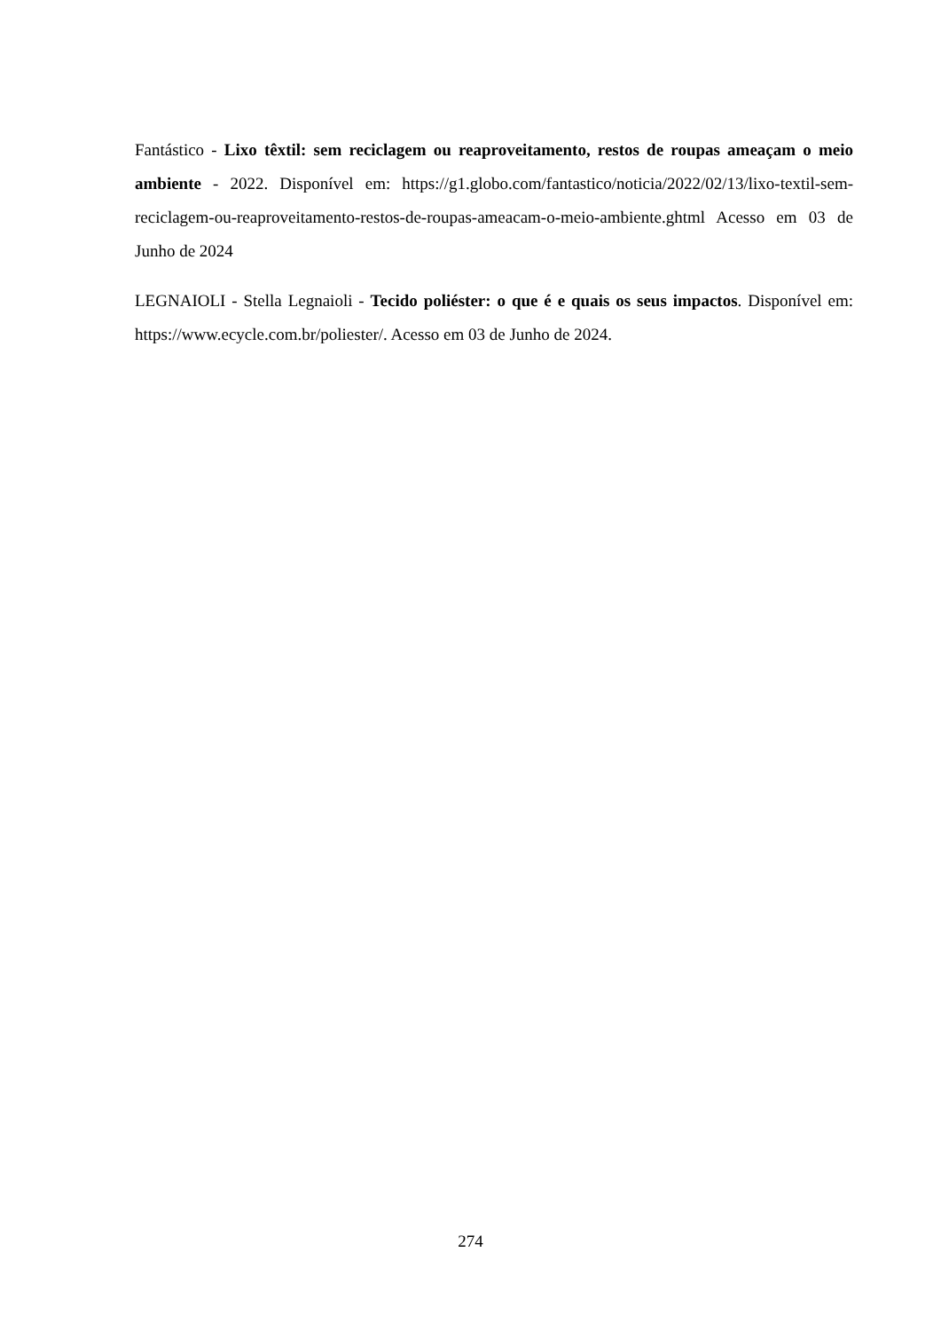Fantástico - Lixo têxtil: sem reciclagem ou reaproveitamento, restos de roupas ameaçam o meio ambiente - 2022. Disponível em: https://g1.globo.com/fantastico/noticia/2022/02/13/lixo-textil-sem-reciclagem-ou-reaproveitamento-restos-de-roupas-ameacam-o-meio-ambiente.ghtml Acesso em 03 de Junho de 2024
LEGNAIOLI - Stella Legnaioli - Tecido poliéster: o que é e quais os seus impactos. Disponível em: https://www.ecycle.com.br/poliester/. Acesso em 03 de Junho de 2024.
274